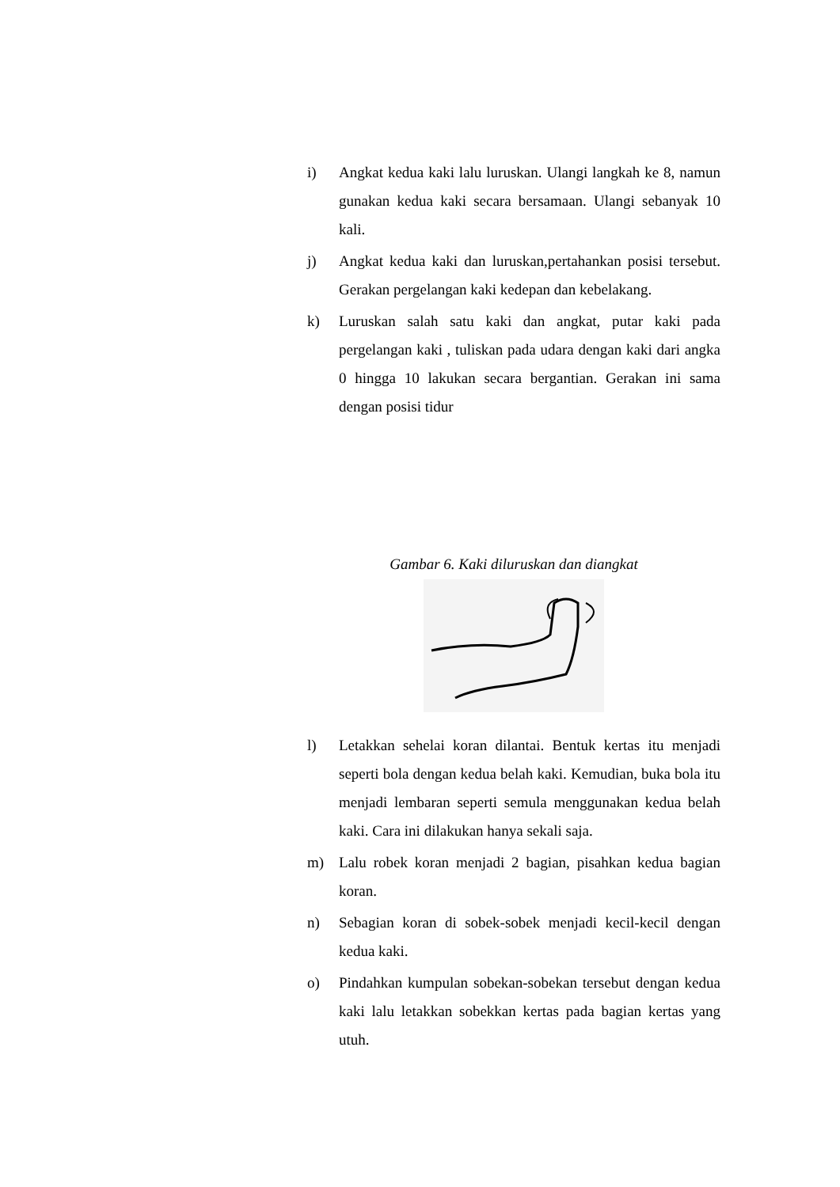i) Angkat kedua kaki lalu luruskan. Ulangi langkah ke 8, namun gunakan kedua kaki secara bersamaan. Ulangi sebanyak 10 kali.
j) Angkat kedua kaki dan luruskan,pertahankan posisi tersebut. Gerakan pergelangan kaki kedepan dan kebelakang.
k) Luruskan salah satu kaki dan angkat, putar kaki pada pergelangan kaki , tuliskan pada udara dengan kaki dari angka 0 hingga 10 lakukan secara bergantian. Gerakan ini sama dengan posisi tidur
Gambar 6. Kaki diluruskan dan diangkat
l) Letakkan sehelai koran dilantai. Bentuk kertas itu menjadi seperti bola dengan kedua belah kaki. Kemudian, buka bola itu menjadi lembaran seperti semula menggunakan kedua belah kaki. Cara ini dilakukan hanya sekali saja.
m) Lalu robek koran menjadi 2 bagian, pisahkan kedua bagian koran.
n) Sebagian koran di sobek-sobek menjadi kecil-kecil dengan kedua kaki.
o) Pindahkan kumpulan sobekan-sobekan tersebut dengan kedua kaki lalu letakkan sobekkan kertas pada bagian kertas yang utuh.